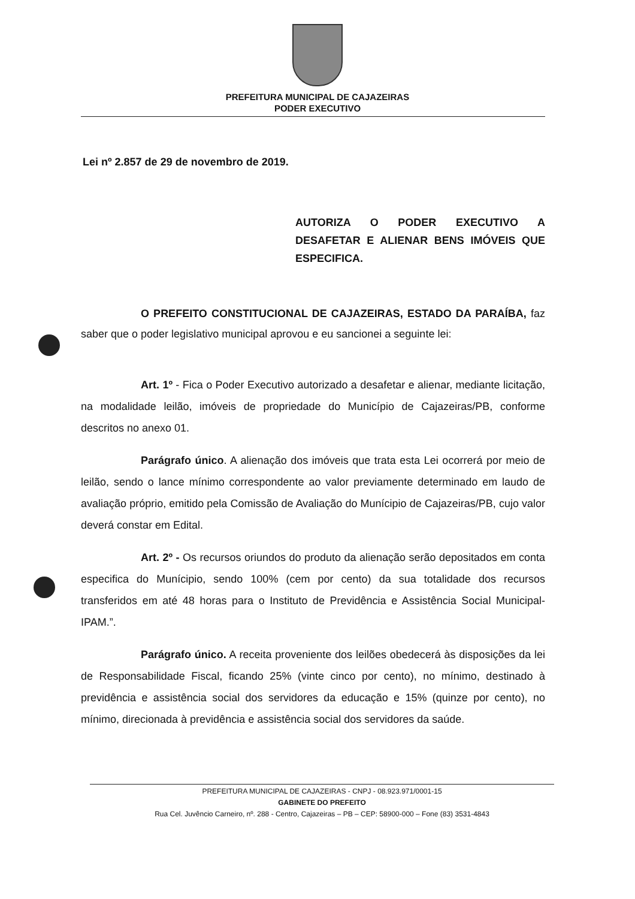PREFEITURA MUNICIPAL DE CAJAZEIRAS
PODER EXECUTIVO
Lei nº 2.857 de 29 de novembro de 2019.
AUTORIZA O PODER EXECUTIVO A DESAFETAR E ALIENAR BENS IMÓVEIS QUE ESPECIFICA.
O PREFEITO CONSTITUCIONAL DE CAJAZEIRAS, ESTADO DA PARAÍBA, faz saber que o poder legislativo municipal aprovou e eu sancionei a seguinte lei:
Art. 1º - Fica o Poder Executivo autorizado a desafetar e alienar, mediante licitação, na modalidade leilão, imóveis de propriedade do Município de Cajazeiras/PB, conforme descritos no anexo 01.
Parágrafo único. A alienação dos imóveis que trata esta Lei ocorrerá por meio de leilão, sendo o lance mínimo correspondente ao valor previamente determinado em laudo de avaliação próprio, emitido pela Comissão de Avaliação do Munícipio de Cajazeiras/PB, cujo valor deverá constar em Edital.
Art. 2º - Os recursos oriundos do produto da alienação serão depositados em conta especifica do Munícipio, sendo 100% (cem por cento) da sua totalidade dos recursos transferidos em até 48 horas para o Instituto de Previdência e Assistência Social Municipal-IPAM.”.
Parágrafo único. A receita proveniente dos leilões obedecerá às disposições da lei de Responsabilidade Fiscal, ficando 25% (vinte cinco por cento), no mínimo, destinado à previdência e assistência social dos servidores da educação e 15% (quinze por cento), no mínimo, direcionada à previdência e assistência social dos servidores da saúde.
PREFEITURA MUNICIPAL DE CAJAZEIRAS - CNPJ - 08.923.971/0001-15
GABINETE DO PREFEITO
Rua Cel. Juvêncio Carneiro, nº. 288 - Centro, Cajazeiras – PB – CEP: 58900-000 – Fone (83) 3531-4843